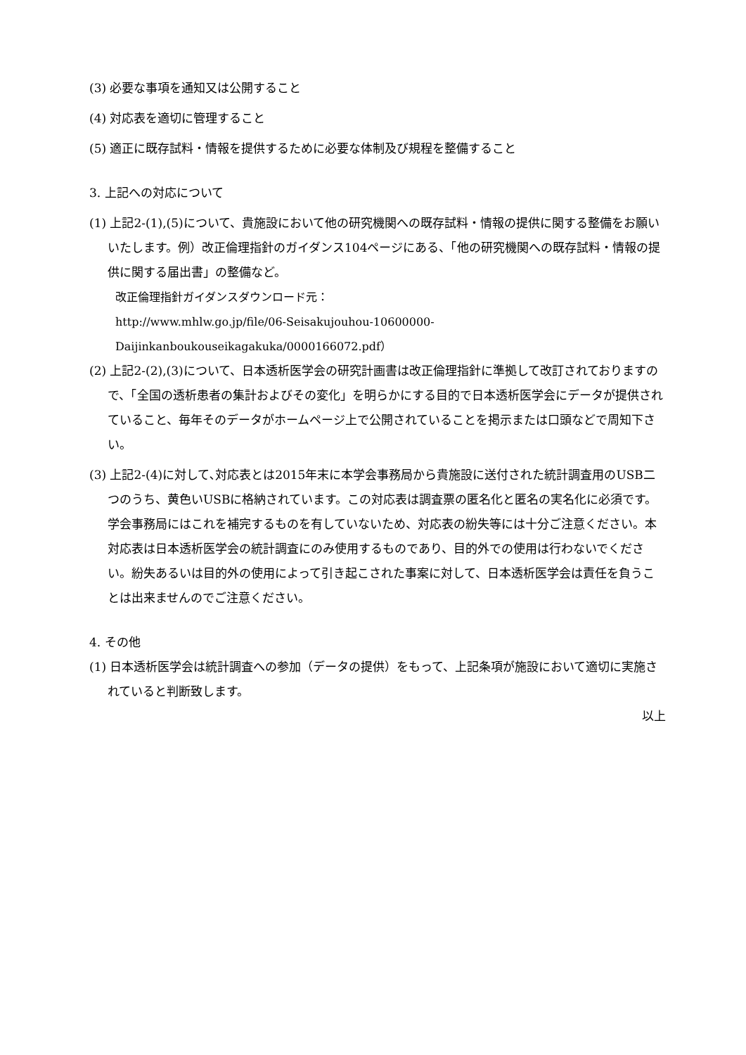(3) 必要な事項を通知又は公開すること
(4) 対応表を適切に管理すること
(5) 適正に既存試料・情報を提供するために必要な体制及び規程を整備すること
3. 上記への対応について
(1) 上記2-(1),(5)について、貴施設において他の研究機関への既存試料・情報の提供に関する整備をお願いいたします。例）改正倫理指針のガイダンス104ページにある、「他の研究機関への既存試料・情報の提供に関する届出書」の整備など。
改正倫理指針ガイダンスダウンロード元：
http://www.mhlw.go.jp/file/06-Seisakujouhou-10600000-Daijinkanboukouseikagakuka/0000166072.pdf）
(2) 上記2-(2),(3)について、日本透析医学会の研究計画書は改正倫理指針に準拠して改訂されておりますので、「全国の透析患者の集計およびその変化」を明らかにする目的で日本透析医学会にデータが提供されていること、毎年そのデータがホームページ上で公開されていることを掲示または口頭などで周知下さい。
(3) 上記2-(4)に対して､対応表とは2015年末に本学会事務局から貴施設に送付された統計調査用のUSB二つのうち、黄色いUSBに格納されています。この対応表は調査票の匿名化と匿名の実名化に必須です。学会事務局にはこれを補完するものを有していないため、対応表の紛失等には十分ご注意ください。本対応表は日本透析医学会の統計調査にのみ使用するものであり、目的外での使用は行わないでください。紛失あるいは目的外の使用によって引き起こされた事案に対して、日本透析医学会は責任を負うことは出来ませんのでご注意ください。
4. その他
(1) 日本透析医学会は統計調査への参加（データの提供）をもって、上記条項が施設において適切に実施されていると判断致します。
以上